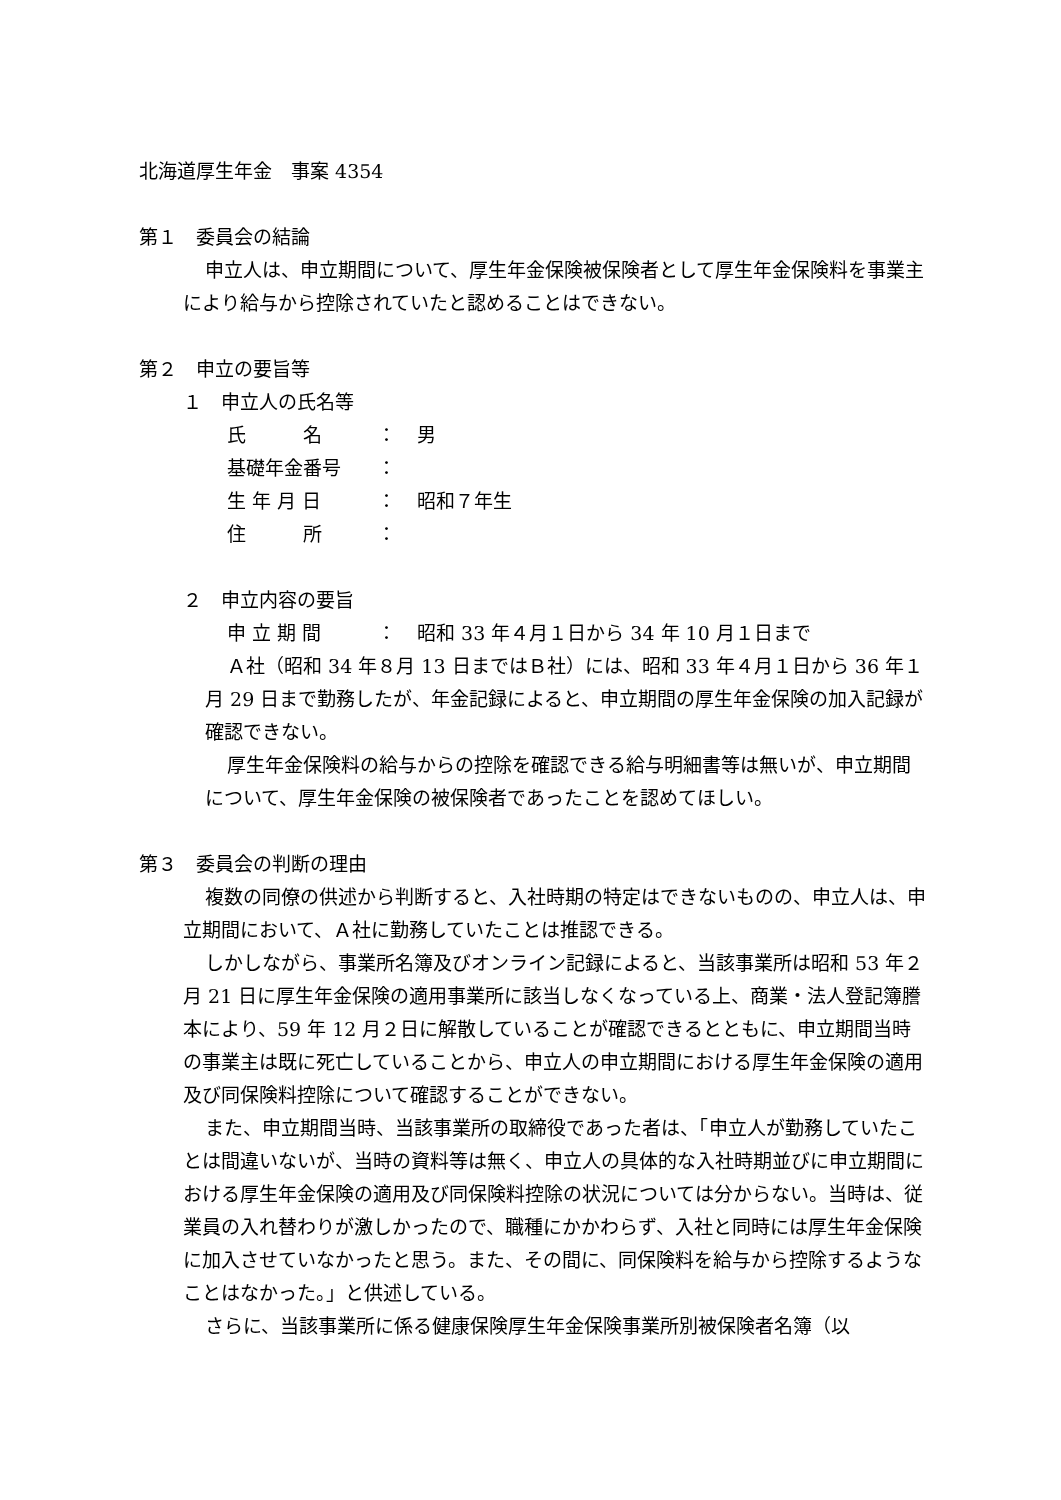北海道厚生年金　事案 4354
第１　委員会の結論
申立人は、申立期間について、厚生年金保険被保険者として厚生年金保険料を事業主により給与から控除されていたと認めることはできない。
第２　申立の要旨等
１　申立人の氏名等
氏　　　名 ： 男
基礎年金番号 ：
生 年 月 日 ： 昭和７年生
住　　　所 ：
２　申立内容の要旨
申 立 期 間 ： 昭和 33 年４月１日から 34 年 10 月１日まで
Ａ社（昭和 34 年８月 13 日まではＢ社）には、昭和 33 年４月１日から 36 年１月 29 日まで勤務したが、年金記録によると、申立期間の厚生年金保険の加入記録が確認できない。
厚生年金保険料の給与からの控除を確認できる給与明細書等は無いが、申立期間について、厚生年金保険の被保険者であったことを認めてほしい。
第３　委員会の判断の理由
複数の同僚の供述から判断すると、入社時期の特定はできないものの、申立人は、申立期間において、Ａ社に勤務していたことは推認できる。
しかしながら、事業所名簿及びオンライン記録によると、当該事業所は昭和 53 年２月 21 日に厚生年金保険の適用事業所に該当しなくなっている上、商業・法人登記簿謄本により、59 年 12 月２日に解散していることが確認できるとともに、申立期間当時の事業主は既に死亡していることから、申立人の申立期間における厚生年金保険の適用及び同保険料控除について確認することができない。
また、申立期間当時、当該事業所の取締役であった者は、「申立人が勤務していたことは間違いないが、当時の資料等は無く、申立人の具体的な入社時期並びに申立期間における厚生年金保険の適用及び同保険料控除の状況については分からない。当時は、従業員の入れ替わりが激しかったので、職種にかかわらず、入社と同時には厚生年金保険に加入させていなかったと思う。また、その間に、同保険料を給与から控除するようなことはなかった。」と供述している。
さらに、当該事業所に係る健康保険厚生年金保険事業所別被保険者名簿（以